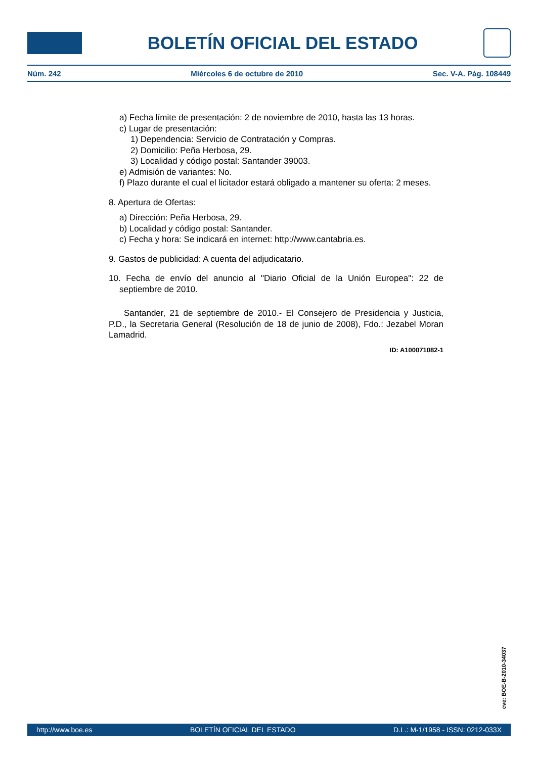BOLETÍN OFICIAL DEL ESTADO
Núm. 242 Miércoles 6 de octubre de 2010 Sec. V-A. Pág. 108449
a) Fecha límite de presentación: 2 de noviembre de 2010, hasta las 13 horas.
c) Lugar de presentación:
1) Dependencia: Servicio de Contratación y Compras.
2) Domicilio: Peña Herbosa, 29.
3) Localidad y código postal: Santander 39003.
e) Admisión de variantes: No.
f) Plazo durante el cual el licitador estará obligado a mantener su oferta: 2 meses.
8. Apertura de Ofertas:
a) Dirección: Peña Herbosa, 29.
b) Localidad y código postal: Santander.
c) Fecha y hora: Se indicará en internet: http://www.cantabria.es.
9. Gastos de publicidad: A cuenta del adjudicatario.
10. Fecha de envío del anuncio al "Diario Oficial de la Unión Europea": 22 de septiembre de 2010.
Santander, 21 de septiembre de 2010.- El Consejero de Presidencia y Justicia, P.D., la Secretaria General (Resolución de 18 de junio de 2008), Fdo.: Jezabel Moran Lamadrid.
ID: A100071082-1
cve: BOE-B-2010-34037
http://www.boe.es BOLETÍN OFICIAL DEL ESTADO D.L.: M-1/1958 - ISSN: 0212-033X